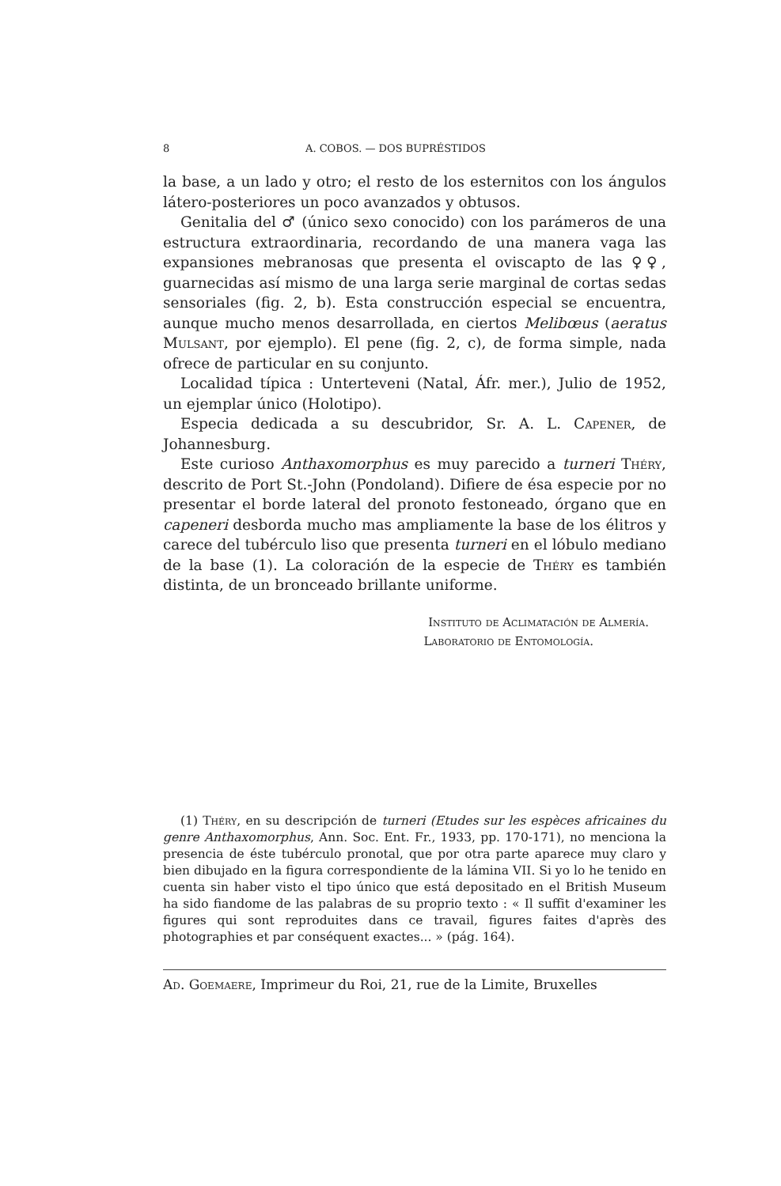8 A. COBOS. — DOS BUPRÉSTIDOS
la base, a un lado y otro; el resto de los esternitos con los ángulos látero-posteriores un poco avanzados y obtusos.
Genitalia del ♂ (único sexo conocido) con los parámeros de una estructura extraordinaria, recordando de una manera vaga las expansiones mebranosas que presenta el oviscapto de las ♀♀, guarnecidas así mismo de una larga serie marginal de cortas sedas sensoriales (fig. 2, b). Esta construcción especial se encuentra, aunque mucho menos desarrollada, en ciertos Melibœus (aeratus Mulsant, por ejemplo). El pene (fig. 2, c), de forma simple, nada ofrece de particular en su conjunto.
Localidad típica : Unterteveni (Natal, Áfr. mer.), Julio de 1952, un ejemplar único (Holotipo).
Especia dedicada a su descubridor, Sr. A. L. Capener, de Johannesburg.
Este curioso Anthaxomorphus es muy parecido a turneri Théry, descrito de Port St.-John (Pondoland). Difiere de ésa especie por no presentar el borde lateral del pronoto festoneado, órgano que en capeneri desborda mucho mas ampliamente la base de los élitros y carece del tubérculo liso que presenta turneri en el lóbulo mediano de la base (1). La coloración de la especie de Théry es también distinta, de un bronceado brillante uniforme.
Instituto de Aclimatación de Almería.
Laboratorio de Entomología.
(1) Théry, en su descripción de turneri (Etudes sur les espèces africaines du genre Anthaxomorphus, Ann. Soc. Ent. Fr., 1933, pp. 170-171), no menciona la presencia de éste tubérculo pronotal, que por otra parte aparece muy claro y bien dibujado en la figura correspondiente de la lámina VII. Si yo lo he tenido en cuenta sin haber visto el tipo único que está depositado en el British Museum ha sido fiandome de las palabras de su proprio texto : « Il suffit d'examiner les figures qui sont reproduites dans ce travail, figures faites d'après des photographies et par conséquent exactes... » (pág. 164).
Ad. Goemaere, Imprimeur du Roi, 21, rue de la Limite, Bruxelles